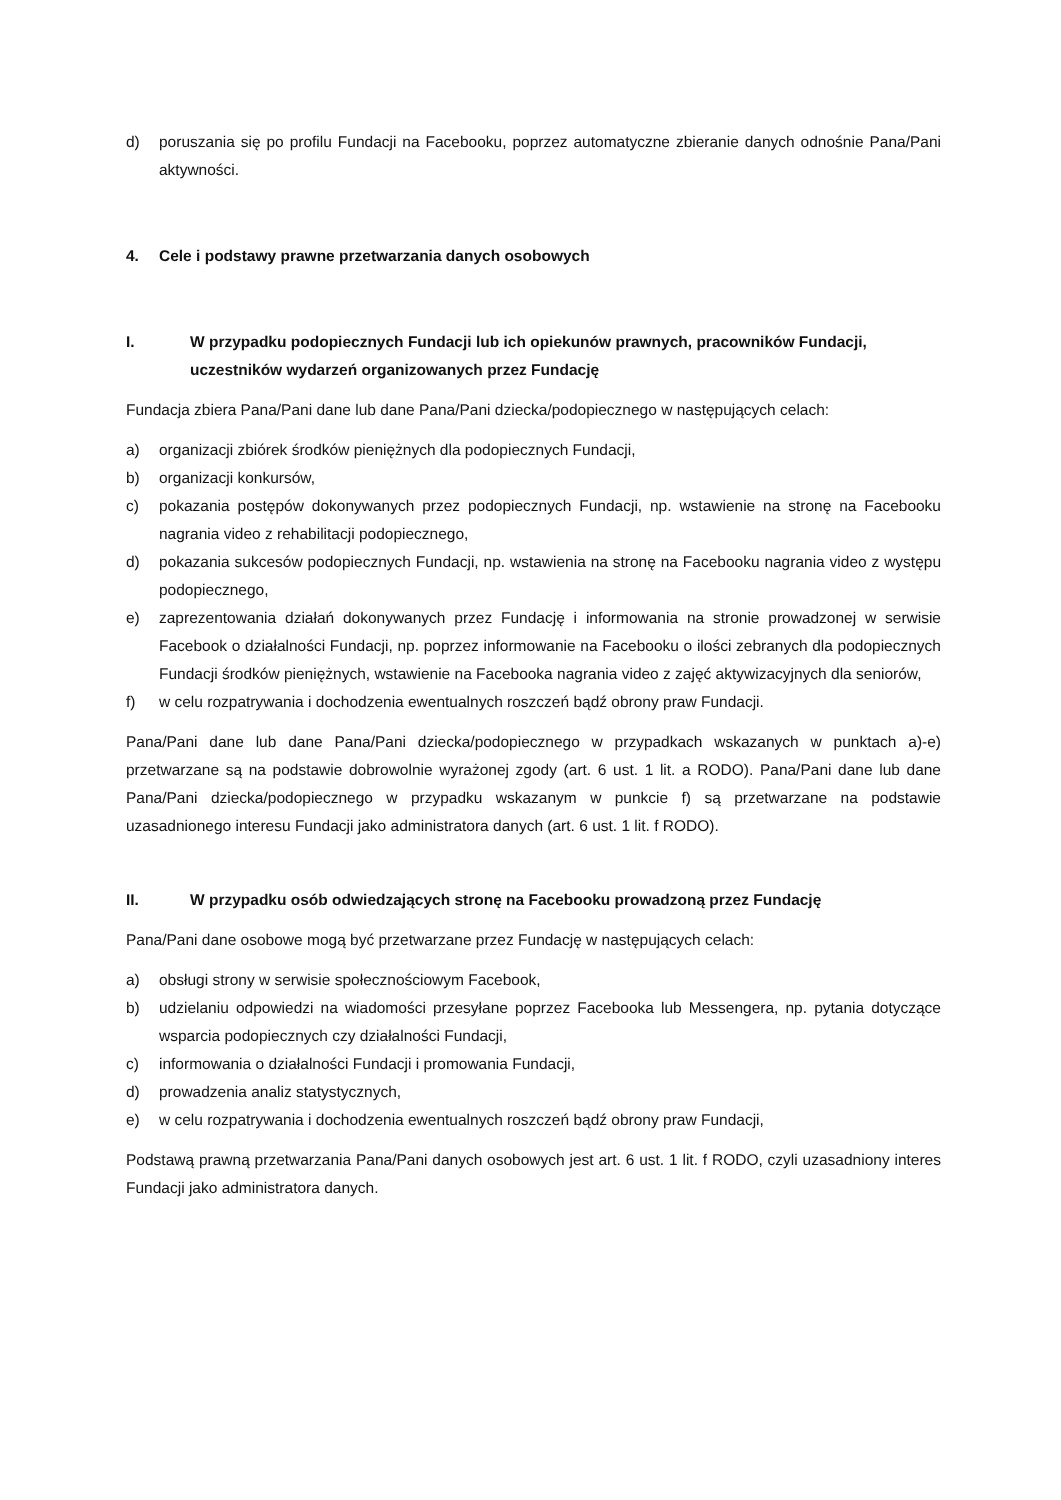d) poruszania się po profilu Fundacji na Facebooku, poprzez automatyczne zbieranie danych odnośnie Pana/Pani aktywności.
4. Cele i podstawy prawne przetwarzania danych osobowych
I. W przypadku podopiecznych Fundacji lub ich opiekunów prawnych, pracowników Fundacji, uczestników wydarzeń organizowanych przez Fundację
Fundacja zbiera Pana/Pani dane lub dane Pana/Pani dziecka/podopiecznego w następujących celach:
a) organizacji zbiórek środków pieniężnych dla podopiecznych Fundacji,
b) organizacji konkursów,
c) pokazania postępów dokonywanych przez podopiecznych Fundacji, np. wstawienie na stronę na Facebooku nagrania video z rehabilitacji podopiecznego,
d) pokazania sukcesów podopiecznych Fundacji, np. wstawienia na stronę na Facebooku nagrania video z występu podopiecznego,
e) zaprezentowania działań dokonywanych przez Fundację i informowania na stronie prowadzonej w serwisie Facebook o działalności Fundacji, np. poprzez informowanie na Facebooku o ilości zebranych dla podopiecznych Fundacji środków pieniężnych, wstawienie na Facebooka nagrania video z zajęć aktywizacyjnych dla seniorów,
f) w celu rozpatrywania i dochodzenia ewentualnych roszczeń bądź obrony praw Fundacji.
Pana/Pani dane lub dane Pana/Pani dziecka/podopiecznego w przypadkach wskazanych w punktach a)-e) przetwarzane są na podstawie dobrowolnie wyrażonej zgody (art. 6 ust. 1 lit. a RODO). Pana/Pani dane lub dane Pana/Pani dziecka/podopiecznego w przypadku wskazanym w punkcie f) są przetwarzane na podstawie uzasadnionego interesu Fundacji jako administratora danych (art. 6 ust. 1 lit. f RODO).
II. W przypadku osób odwiedzających stronę na Facebooku prowadzoną przez Fundację
Pana/Pani dane osobowe mogą być przetwarzane przez Fundację w następujących celach:
a) obsługi strony w serwisie społecznościowym Facebook,
b) udzielaniu odpowiedzi na wiadomości przesyłane poprzez Facebooka lub Messengera, np. pytania dotyczące wsparcia podopiecznych czy działalności Fundacji,
c) informowania o działalności Fundacji i promowania Fundacji,
d) prowadzenia analiz statystycznych,
e) w celu rozpatrywania i dochodzenia ewentualnych roszczeń bądź obrony praw Fundacji,
Podstawą prawną przetwarzania Pana/Pani danych osobowych jest art. 6 ust. 1 lit. f RODO, czyli uzasadniony interes Fundacji jako administratora danych.